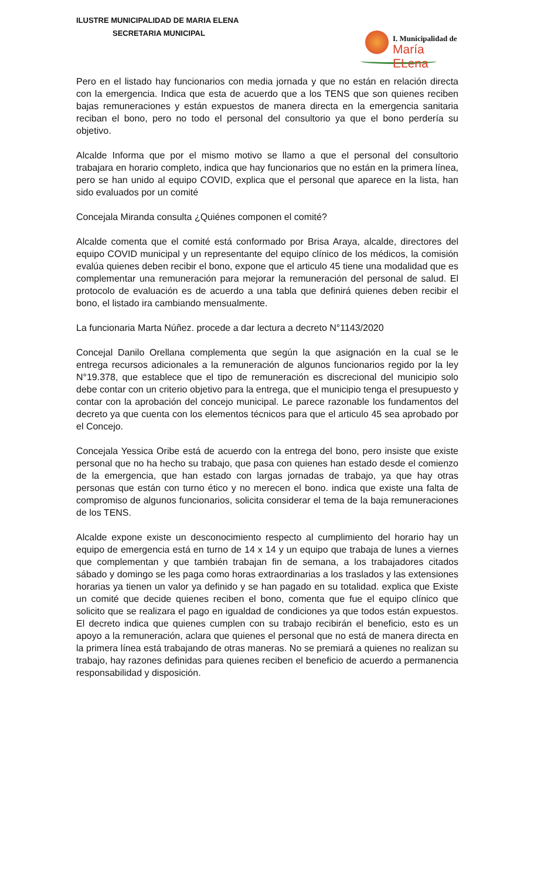ILUSTRE MUNICIPALIDAD DE MARIA ELENA
SECRETARIA MUNICIPAL
I. Municipalidad de
María ELena
Pero en el listado hay funcionarios con media jornada y que no están en relación directa con la emergencia. Indica que esta de acuerdo que a los TENS que son quienes reciben bajas remuneraciones y están expuestos de manera directa en la emergencia sanitaria reciban el bono, pero no todo el personal del consultorio ya que el bono perdería su objetivo.
Alcalde Informa que por el mismo motivo se llamo a que el personal del consultorio trabajara en horario completo, indica que hay funcionarios que no están en la primera línea, pero se han unido al equipo COVID, explica que el personal que aparece en la lista, han sido evaluados por un comité
Concejala Miranda consulta ¿Quiénes componen el comité?
Alcalde comenta que el comité está conformado por Brisa Araya, alcalde, directores del equipo COVID municipal y un representante del equipo clínico de los médicos, la comisión evalúa quienes deben recibir el bono, expone que el articulo 45 tiene una modalidad que es complementar una remuneración para mejorar la remuneración del personal de salud. El protocolo de evaluación es de acuerdo a una tabla que definirá quienes deben recibir el bono, el listado ira cambiando mensualmente.
La funcionaria Marta Núñez. procede a dar lectura a decreto N°1143/2020
Concejal Danilo Orellana complementa que según la que asignación en la cual se le entrega recursos adicionales a la remuneración de algunos funcionarios regido por la ley N°19.378, que establece que el tipo de remuneración es discrecional del municipio solo debe contar con un criterio objetivo para la entrega, que el municipio tenga el presupuesto y contar con la aprobación del concejo municipal. Le parece razonable los fundamentos del decreto ya que cuenta con los elementos técnicos para que el articulo 45 sea aprobado por el Concejo.
Concejala Yessica Oribe está de acuerdo con la entrega del bono, pero insiste que existe personal que no ha hecho su trabajo, que pasa con quienes han estado desde el comienzo de la emergencia, que han estado con largas jornadas de trabajo, ya que hay otras personas que están con turno ético y no merecen el bono. indica que existe una falta de compromiso de algunos funcionarios, solicita considerar el tema de la baja remuneraciones de los TENS.
Alcalde expone existe un desconocimiento respecto al cumplimiento del horario hay un equipo de emergencia está en turno de 14 x 14 y un equipo que trabaja de lunes a viernes que complementan y que también trabajan fin de semana, a los trabajadores citados sábado y domingo se les paga como horas extraordinarias a los traslados y las extensiones horarias ya tienen un valor ya definido y se han pagado en su totalidad. explica que Existe un comité que decide quienes reciben el bono, comenta que fue el equipo clínico que solicito que se realizara el pago en igualdad de condiciones ya que todos están expuestos. El decreto indica que quienes cumplen con su trabajo recibirán el beneficio, esto es un apoyo a la remuneración, aclara que quienes el personal que no está de manera directa en la primera línea está trabajando de otras maneras. No se premiará a quienes no realizan su trabajo, hay razones definidas para quienes reciben el beneficio de acuerdo a permanencia responsabilidad y disposición.